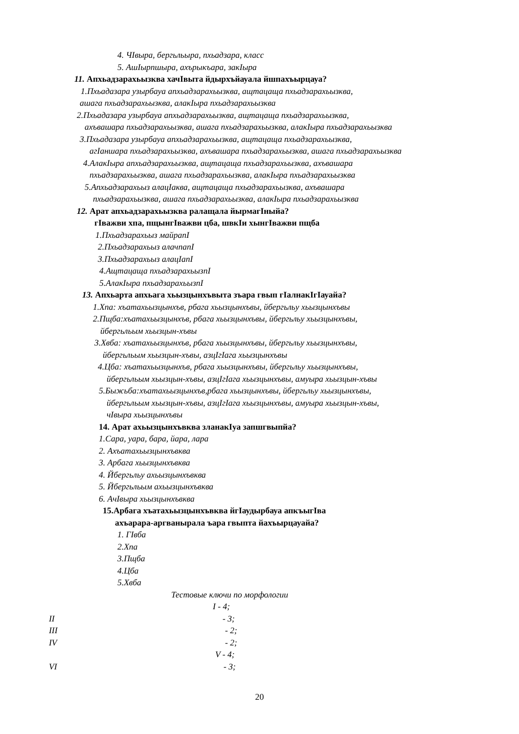4. ЧӀвыра, бергьльыра, пхьадзара, класс
5. АшӀырпшыра, ахърыкъара, закӀыра
11. Апхьадзарахьызква хачӀвыта йдырхъйауала йшпахъырцауа?
1.Пхьадазара узырбауа апхьадзарахьызква, ащтацаща пхьадзарахьызква,
ашага пхьадзарахьызква, алакӀыра пхьадзарахьызква
2.Пхьадазара узырбауа апхьадзарахьызква, ащтацаща пхьадзарахьызква,
ахъвашара пхьадзарахьызква, ашага пхьадзарахьызква, алакӀыра пхьадзарахьызква
3.Пхьадазара узырбауа апхьадзарахьызква, ащтацаща пхьадзарахьызква,
агӀаншара пхьадзарахьызква, ахъвашара пхьадзарахьызква, ашага пхьадзарахьызква
4.АлакӀыра апхьадзарахьызква, ащтацаща пхьадзарахьызква, ахъвашара
пхьадзарахьызква, ашага пхьадзарахьызква, алакӀыра пхьадзарахьызква
5.Апхьадзарахьыз алацӀаква, ащтацаща пхьадзарахьызква, ахъвашара
пхьадзарахьызква, ашага пхьадзарахьызква, алакӀыра пхьадзарахьызква
12. Арат апхьадзарахьызква ралащала йырмагӀныйа?
гӀважви хпа, пщынгӀважви цба, швкӀи хынгӀважви пщба
1.Пхьадзарахьыз майрапӀ
2.Пхьадзарахьыз алачпапӀ
3.Пхьадзарахьыз алацӀапӀ
4.Ащтацаща пхьадзарахьызпӀ
5.АлакӀыра пхьадзарахьызпӀ
13. Апхьарта апхьага хьызцынхъвыта зъара гвып гӀалнакӀгӀауайа?
1.Хпа: хъатахьызцынхъв, рбага хьызцынхъвы, йбергьльу хьызцынхъвы
2.Пщба:хъатахьызцынхъв, рбага хьызцынхъвы, йбергьльу хьызцынхъвы,
йбергьльым хьызцын-хъвы
3.Хвба: хъатахьызцынхъв, рбага хьызцынхъвы, йбергьльу хьызцынхъвы,
йбергьльым хьызцын-хъвы, азцӀгӀага хьызцынхъвы
4.Цба: хъатахьызцынхъв, рбага хьызцынхъвы, йбергьльу хьызцынхъвы,
йбергьльым хьызцын-хъвы, азцӀгӀага хьызцынхъвы, амуыра хьызцын-хъвы
5.Быжьба:хъатахьызцынхъв,рбага хьызцынхъвы, йбергьльу хьызцынхъвы,
йбергьльым хьызцын-хъвы, азцӀгӀага хьызцынхъвы, амуыра хьызцын-хъвы,
чӀвыра хьызцынхъвы
14. Арат ахьызцынхъвква зланакӀуа запшгвыпйа?
1.Сара, уара, бара, йара, лара
2. Ахъатахьызцынхъвква
3. Арбага хьызцынхъвква
4. Йбергьльу ахьызцынхъвква
5. Йбергьльым ахьызцынхъвква
6. АчӀвыра хьызцынхъвква
15.Арбага хъатахьызцынхъвква йгӀаудырбауа апкъыгӀва
ахъарара-аргванырала ъара гвыпта йахъырцауайа?
1. ГӀвба
2.Хпа
3.Пщба
4.Цба
5.Хвба
Тестовые ключи по морфологии
I - 4;
II - 3;
III - 2;
IV - 2;
V - 4;
VI - 3;
20